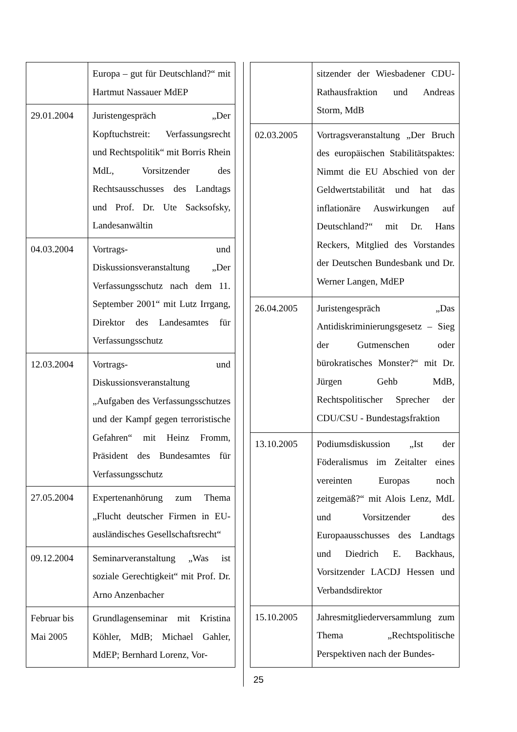| | Europa – gut für Deutschland?“ mit Hartmut Nassauer MdEP |
| 29.01.2004 | Juristengespräch „Der Kopftuchstreit: Verfassungsrecht und Rechtspolitik“ mit Borris Rhein MdL, Vorsitzender des Rechtsausschusses des Landtags und Prof. Dr. Ute Sacksofsky, Landesanwältin |
| 04.03.2004 | Vortrags- und Diskussionsveranstaltung „Der Verfassungsschutz nach dem 11. September 2001“ mit Lutz Irrgang, Direktor des Landesamtes für Verfassungsschutz |
| 12.03.2004 | Vortrags- und Diskussionsveranstaltung „Aufgaben des Verfassungsschutzes und der Kampf gegen terroristische Gefahren“ mit Heinz Fromm, Präsident des Bundesamtes für Verfassungsschutz |
| 27.05.2004 | Expertenanhörung zum Thema „Flucht deutscher Firmen in EU-ausländisches Gesellschaftsrecht“ |
| 09.12.2004 | Seminarveranstaltung „Was ist soziale Gerechtigkeit“ mit Prof. Dr. Arno Anzenbacher |
| Februar bis Mai 2005 | Grundlagenseminar mit Kristina Köhler, MdB; Michael Gahler, MdEP; Bernhard Lorenz, Vor- |
| | sitzender der Wiesbadener CDU-Rathausfraktion und Andreas Storm, MdB |
| 02.03.2005 | Vortragsveranstaltung „Der Bruch des europäischen Stabilitätspaktes: Nimmt die EU Abschied von der Geldwertstabilität und hat das inflationäre Auswirkungen auf Deutschland?“ mit Dr. Hans Reckers, Mitglied des Vorstandes der Deutschen Bundesbank und Dr. Werner Langen, MdEP |
| 26.04.2005 | Juristengespräch „Das Antidiskriminierungsgesetz – Sieg der Gutmenschen oder bürokratisches Monster?“ mit Dr. Jürgen Gehb MdB, Rechtspolitischer Sprecher der CDU/CSU - Bundestagsfraktion |
| 13.10.2005 | Podiumsdiskussion „Ist der Föderalismus im Zeitalter eines vereinten Europas noch zeitgemäß?“ mit Alois Lenz, MdL und Vorsitzender des Europaausschusses des Landtags und Diedrich E. Backhaus, Vorsitzender LACDJ Hessen und Verbandsdirektor |
| 15.10.2005 | Jahresmitgliederversammlung zum Thema „Rechtspolitische Perspektiven nach der Bundes- |
25